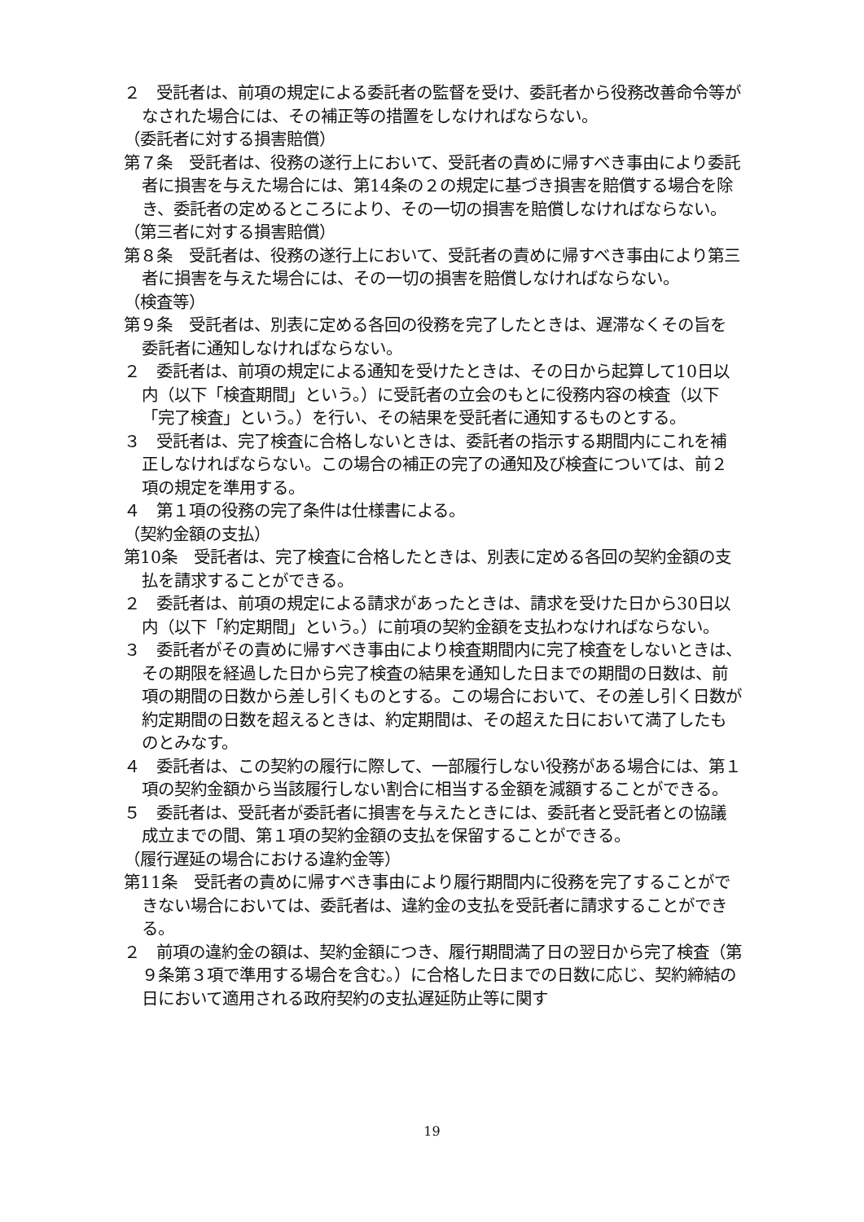２　受託者は、前項の規定による委託者の監督を受け、委託者から役務改善命令等がなされた場合には、その補正等の措置をしなければならない。
（委託者に対する損害賠償）
第７条　受託者は、役務の遂行上において、受託者の責めに帰すべき事由により委託者に損害を与えた場合には、第14条の２の規定に基づき損害を賠償する場合を除き、委託者の定めるところにより、その一切の損害を賠償しなければならない。
（第三者に対する損害賠償）
第８条　受託者は、役務の遂行上において、受託者の責めに帰すべき事由により第三者に損害を与えた場合には、その一切の損害を賠償しなければならない。
（検査等）
第９条　受託者は、別表に定める各回の役務を完了したときは、遅滞なくその旨を委託者に通知しなければならない。
２　委託者は、前項の規定による通知を受けたときは、その日から起算して10日以内（以下「検査期間」という。）に受託者の立会のもとに役務内容の検査（以下「完了検査」という。）を行い、その結果を受託者に通知するものとする。
３　受託者は、完了検査に合格しないときは、委託者の指示する期間内にこれを補正しなければならない。この場合の補正の完了の通知及び検査については、前２項の規定を準用する。
４　第１項の役務の完了条件は仕様書による。
（契約金額の支払）
第10条　受託者は、完了検査に合格したときは、別表に定める各回の契約金額の支払を請求することができる。
２　委託者は、前項の規定による請求があったときは、請求を受けた日から30日以内（以下「約定期間」という。）に前項の契約金額を支払わなければならない。
３　委託者がその責めに帰すべき事由により検査期間内に完了検査をしないときは、その期限を経過した日から完了検査の結果を通知した日までの期間の日数は、前項の期間の日数から差し引くものとする。この場合において、その差し引く日数が約定期間の日数を超えるときは、約定期間は、その超えた日において満了したものとみなす。
４　委託者は、この契約の履行に際して、一部履行しない役務がある場合には、第１項の契約金額から当該履行しない割合に相当する金額を減額することができる。
５　委託者は、受託者が委託者に損害を与えたときには、委託者と受託者との協議成立までの間、第１項の契約金額の支払を保留することができる。
（履行遅延の場合における違約金等）
第11条　受託者の責めに帰すべき事由により履行期間内に役務を完了することができない場合においては、委託者は、違約金の支払を受託者に請求することができる。
２　前項の違約金の額は、契約金額につき、履行期間満了日の翌日から完了検査（第９条第３項で準用する場合を含む。）に合格した日までの日数に応じ、契約締結の日において適用される政府契約の支払遅延防止等に関す
19